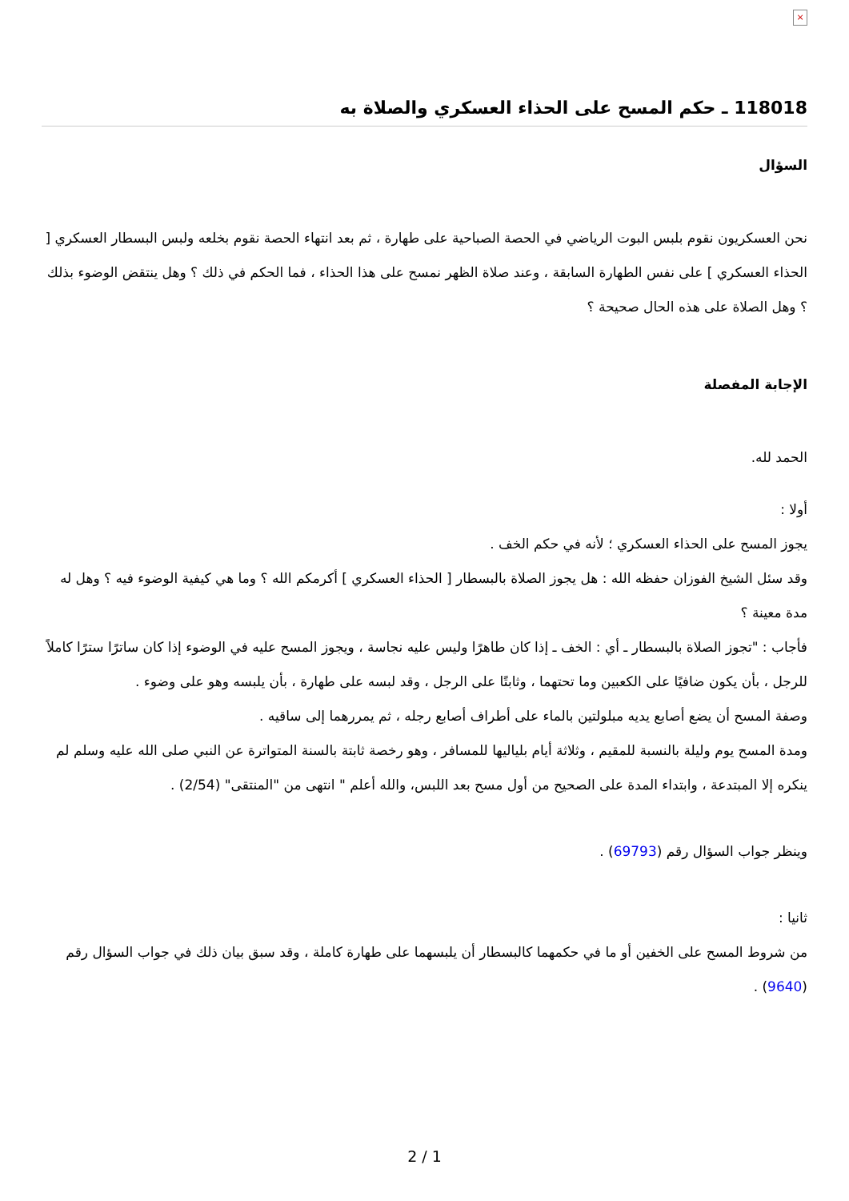×
118018 ـ حكم المسح على الحذاء العسكري والصلاة به
السؤال
نحن العسكريون نقوم بلبس البوت الرياضي في الحصة الصباحية على طهارة ، ثم بعد انتهاء الحصة نقوم بخلعه ولبس البسطار العسكري [ الحذاء العسكري ] على نفس الطهارة السابقة ، وعند صلاة الظهر نمسح على هذا الحذاء ، فما الحكم في ذلك ؟ وهل ينتقض الوضوء بذلك ؟ وهل الصلاة على هذه الحال صحيحة ؟
الإجابة المفصلة
الحمد لله.
أولا :
يجوز المسح على الحذاء العسكري ؛ لأنه في حكم الخف .
وقد سئل الشيخ الفوزان حفظه الله : هل يجوز الصلاة بالبسطار [ الحذاء العسكري ] أكرمكم الله ؟ وما هي كيفية الوضوء فيه ؟ وهل له مدة معينة ؟
فأجاب : "تجوز الصلاة بالبسطار ـ أي : الخف ـ إذا كان طاهرًا وليس عليه نجاسة ، ويجوز المسح عليه في الوضوء إذا كان ساترًا سترًا كاملاً للرجل ، بأن يكون ضافيًا على الكعبين وما تحتهما ، وثابتًا على الرجل ، وقد لبسه على طهارة ، بأن يلبسه وهو على وضوء .
وصفة المسح أن يضع أصابع يديه مبلولتين بالماء على أطراف أصابع رجله ، ثم يمررهما إلى ساقيه .
ومدة المسح يوم وليلة بالنسبة للمقيم ، وثلاثة أيام بلياليها للمسافر ، وهو رخصة ثابتة بالسنة المتواترة عن النبي صلى الله عليه وسلم لم ينكره إلا المبتدعة ، وابتداء المدة على الصحيح من أول مسح بعد اللبس، والله أعلم " انتهى من "المنتقى" (2/54) .
وينظر جواب السؤال رقم (69793) .
ثانيا :
من شروط المسح على الخفين أو ما في حكمهما كالبسطار أن يلبسهما على طهارة كاملة ، وقد سبق بيان ذلك في جواب السؤال رقم (9640) .
2 / 1